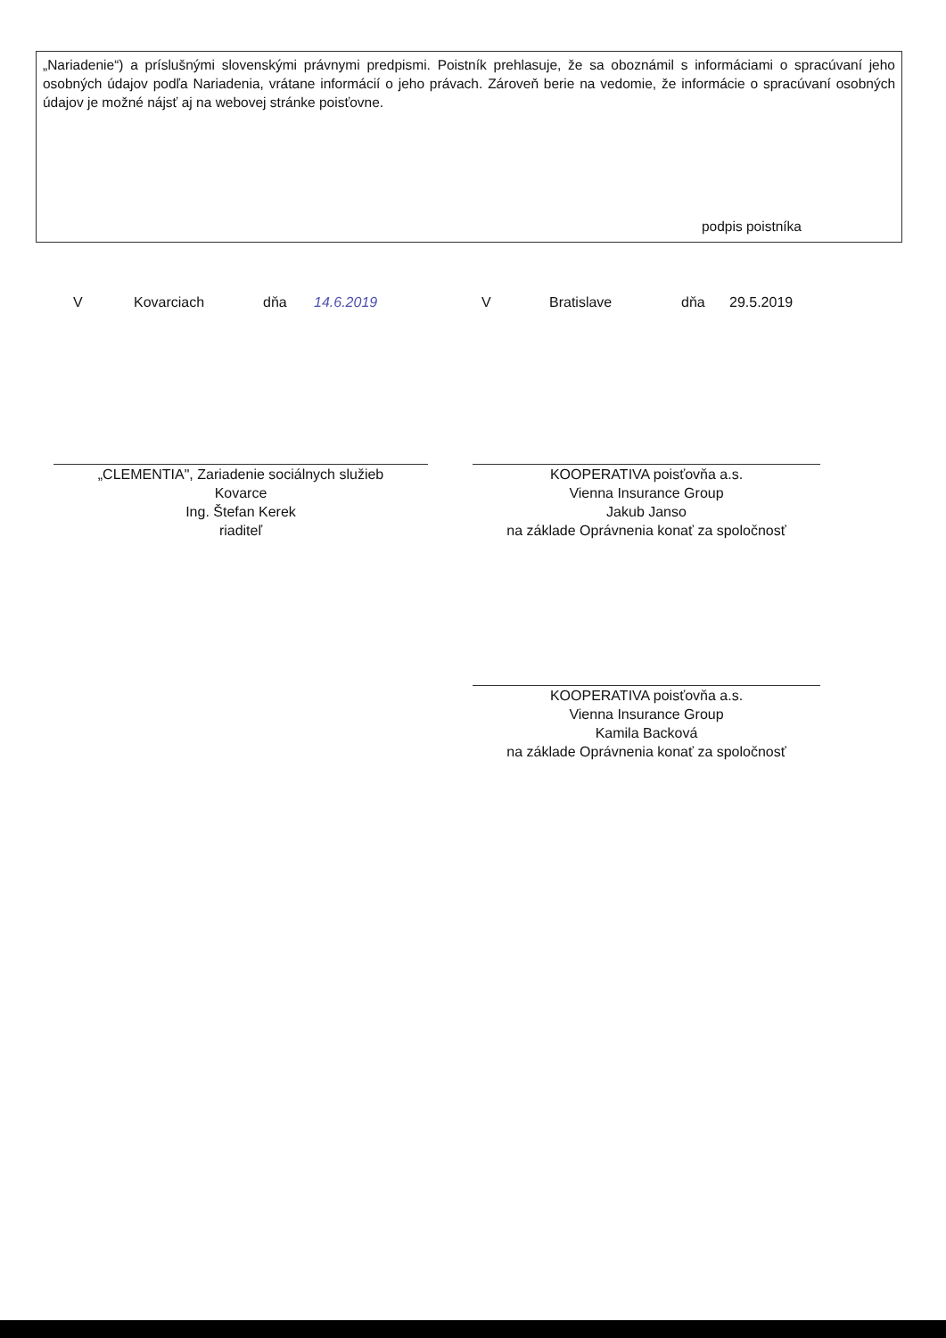„Nariadenie“) a príslušnými slovenskými právnymi predpismi. Poistník prehlasuje, že sa oboznámil s informáciami o spracúvaní jeho osobných údajov podľa Nariadenia, vrátane informácií o jeho právach. Zároveň berie na vedomie, že informácie o spracúvaní osobných údajov je možné nájsť aj na webovej stránke poisťovne.
podpis poistníka
V Kovarciach dňa 14.6.2019 V Bratislave dňa 29.5.2019
„CLEMENTIA", Zariadenie sociálnych služieb
Kovarce
Ing. Štefan Kerek
riaditeľ
KOOPERATIVA poisťovňa a.s.
Vienna Insurance Group
Jakub Janso
na základe Oprávnenia konať za spoločnosť
KOOPERATIVA poisťovňa a.s.
Vienna Insurance Group
Kamila Backová
na základe Oprávnenia konať za spoločnosť